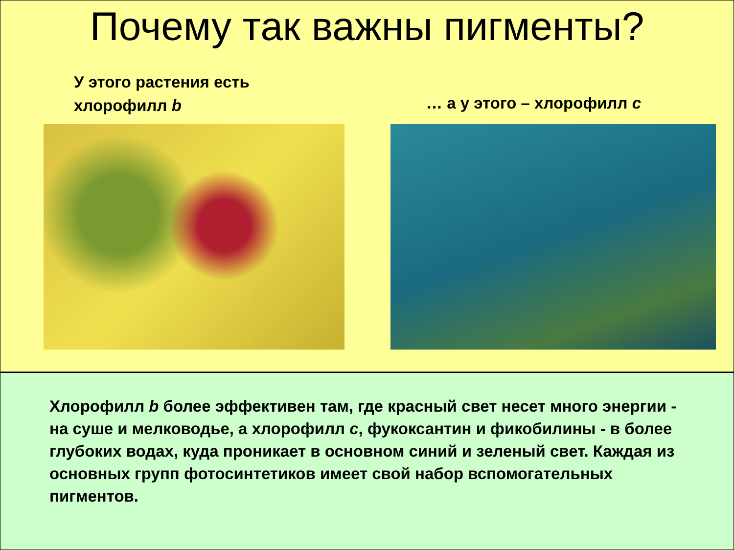Почему так важны пигменты?
У этого растения есть хлорофилл b
… а у этого – хлорофилл c
Хлорофилл b более эффективен там, где красный свет несет много энергии - на суше и мелководье, а хлорофилл c, фукоксантин и фикобилины - в более глубоких водах, куда проникает в основном синий и зеленый свет. Каждая из основных групп фотосинтетиков имеет свой набор вспомогательных пигментов.